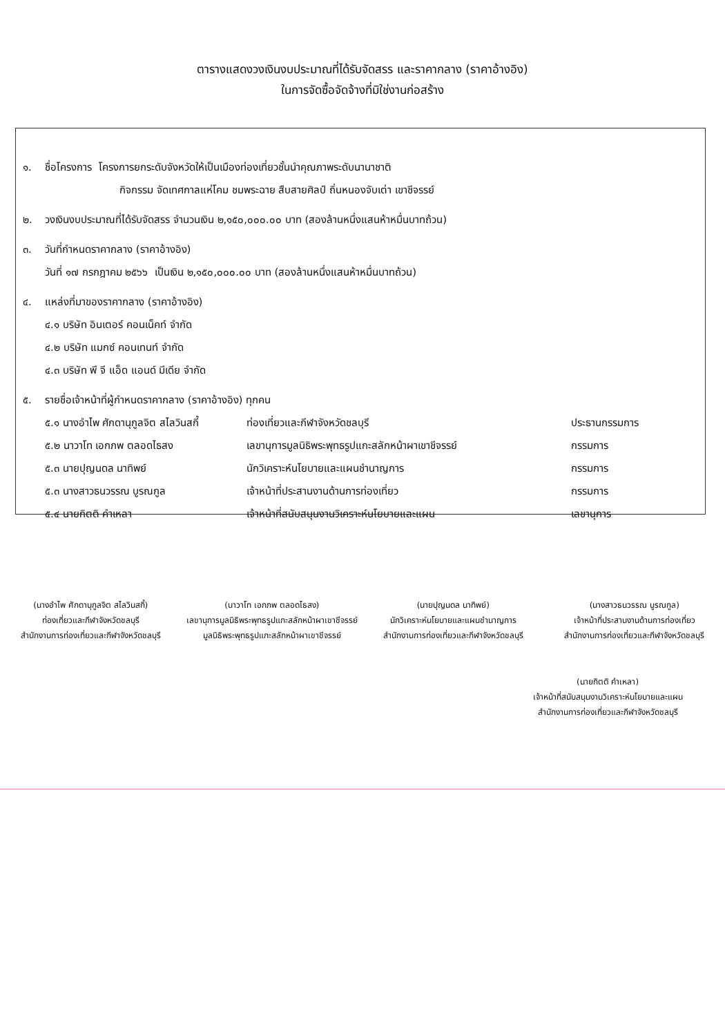ตารางแสดงวงเงินงบประมาณที่ได้รับจัดสรร และราคากลาง (ราคาอ้างอิง)
ในการจัดซื้อจัดจ้างที่มิใช่งานก่อสร้าง
๑. ชื่อโครงการ โครงการยกระดับจังหวัดให้เป็นเมืองท่องเที่ยวชั้นนำคุณภาพระดับนานาชาติ
กิจกรรม จัดเทศกาลแห่โคม ชมพระฉาย สืบสายศิลป์ ถิ่นหนองจับเต่า เขาชีจรรย์
๒. วงเงินงบประมาณที่ได้รับจัดสรร จำนวนเงิน ๒,๑๕๐,๐๐๐.๐๐ บาท (สองล้านหนึ่งแสนห้าหมื่นบาทถ้วน)
๓. วันที่กำหนดราคากลาง (ราคาอ้างอิง)
วันที่ ๑๗ กรกฎาคม ๒๕๖๖ เป็นเงิน ๒,๑๕๐,๐๐๐.๐๐ บาท (สองล้านหนึ่งแสนห้าหมื่นบาทถ้วน)
๔. แหล่งที่มาของราคากลาง (ราคาอ้างอิง)
๔.๑ บริษัท อินเตอร์ คอนเน็คท์ จำกัด
๔.๒ บริษัท แมกซ์ คอนเทนท์ จำกัด
๔.๓ บริษัท พี จี แอ็ด แอนด์ มีเดีย จำกัด
๕. รายชื่อเจ้าหน้าที่ผู้กำหนดราคากลาง (ราคาอ้างอิง) ทุกคน
๕.๑ นางอำไพ ศักดานุกูลจิต สไลวินสกี้ ท่องเที่ยวและกีฬาจังหวัดชลบุรี ประธานกรรมการ
๕.๒ นาวาโท เอกภพ ตลอดไธสง เลขานุการมูลนิธิพระพุทธรูปแกะสลักหน้าผาเขาชีจรรย์ กรรมการ
๕.๓ นายปุญนดล นาทิพย์ นักวิเคราะห์นโยบายและแผนชำนาญการ กรรมการ
๕.๓ นางสาวธนวรรณ บูรณกูล เจ้าหน้าที่ประสานงานด้านการท่องเที่ยว กรรมการ
๕.๔ นายกิตติ คำเหลา เจ้าหน้าที่สนับสนุนงานวิเคราะห์นโยบายและแผน เลขานุการ
(นางอำไพ ศักดานุกูลจิต สไลวินสกี้)
ท่องเที่ยวและกีฬาจังหวัดชลบุรี
สำนักงานการท่องเที่ยวและกีฬาจังหวัดชลบุรี
(นาวาโท เอกภพ ตลอดไธสง)
เลขานุการมูลนิธิพระพุทธรูปแกะสลักหน้าผาเขาชีจรรย์
มูลนิธิพระพุทธรูปแกะสลักหน้าผาเขาชีจรรย์
(นายปุญนดล นาทิพย์)
นักวิเคราะห์นโยบายและแผนชำนาญการ
สำนักงานการท่องเที่ยวและกีฬาจังหวัดชลบุรี
(นางสาวธนวรรณ บูรณกูล)
เจ้าหน้าที่ประสานงานด้านการท่องเที่ยว
สำนักงานการท่องเที่ยวและกีฬาจังหวัดชลบุรี
(นายกิตติ คำเหลา)
เจ้าหน้าที่สนับสนุนงานวิเคราะห์นโยบายและแผน
สำนักงานการท่องเที่ยวและกีฬาจังหวัดชลบุรี